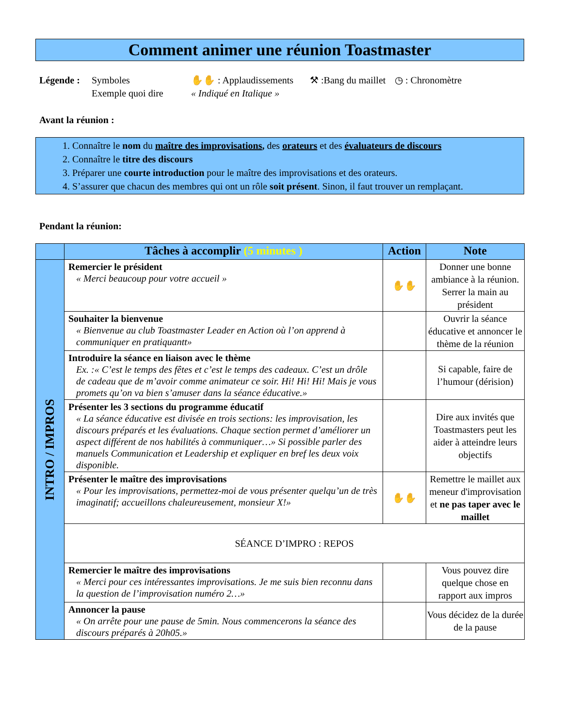Comment animer une réunion Toastmaster
Légende : Symboles ✋✋ : Applaudissements ⚒ :Bang du maillet ◷ : Chronomètre Exemple quoi dire « Indiqué en Italique »
Avant la réunion :
1. Connaître le nom du maître des improvisations, des orateurs et des évaluateurs de discours
2. Connaître le titre des discours
3. Préparer une courte introduction pour le maître des improvisations et des orateurs.
4. S’assurer que chacun des membres qui ont un rôle soit présent. Sinon, il faut trouver un remplaçant.
Pendant la réunion:
| | Tâches à accomplir (5 minutes ) | Action | Note |
| --- | --- | --- | --- |
| INTRO / IMPROS | Remercier le président « Merci beaucoup pour votre accueil » | ✋✋ | Donner une bonne ambiance à la réunion. Serrer la main au président |
| | Souhaiter la bienvenue « Bienvenue au club Toastmaster Leader en Action où l’on apprend à communiquer en pratiquantt» | | Ouvrir la séance éducative et annoncer le thème de la réunion |
| | Introduire la séance en liaison avec le thème Ex. :« C’est le temps des fêtes et c’est le temps des cadeaux. C’est un drôle de cadeau que de m’avoir comme animateur ce soir. Hi! Hi! Hi! Mais je vous promets qu’on va bien s’amuser dans la séance éducative.» | | Si capable, faire de l’humour (dérision) |
| | Présenter les 3 sections du programme éducatif « La séance éducative est divisée en trois sections: les improvisation, les discours préparés et les évaluations. Chaque section permet d’améliorer un aspect différent de nos habilités à communiquer…» Si possible parler des manuels Communication et Leadership et expliquer en bref les deux voix disponible. | | Dire aux invités que Toastmasters peut les aider à atteindre leurs objectifs |
| | Présenter le maître des improvisations « Pour les improvisations, permettez-moi de vous présenter quelqu’un de très imaginatif; accueillons chaleureusement, monsieur X!» | ✋✋ | Remettre le maillet aux meneur d'improvisation et ne pas taper avec le maillet |
| | SÉANCE D’IMPRO : REPOS | | |
| | Remercier le maître des improvisations « Merci pour ces intéressantes improvisations. Je me suis bien reconnu dans la question de l’improvisation numéro 2…» | | Vous pouvez dire quelque chose en rapport aux impros |
| | Annoncer la pause « On arrête pour une pause de 5min. Nous commencerons la séance des discours préparés à 20h05.» | | Vous décidez de la durée de la pause |